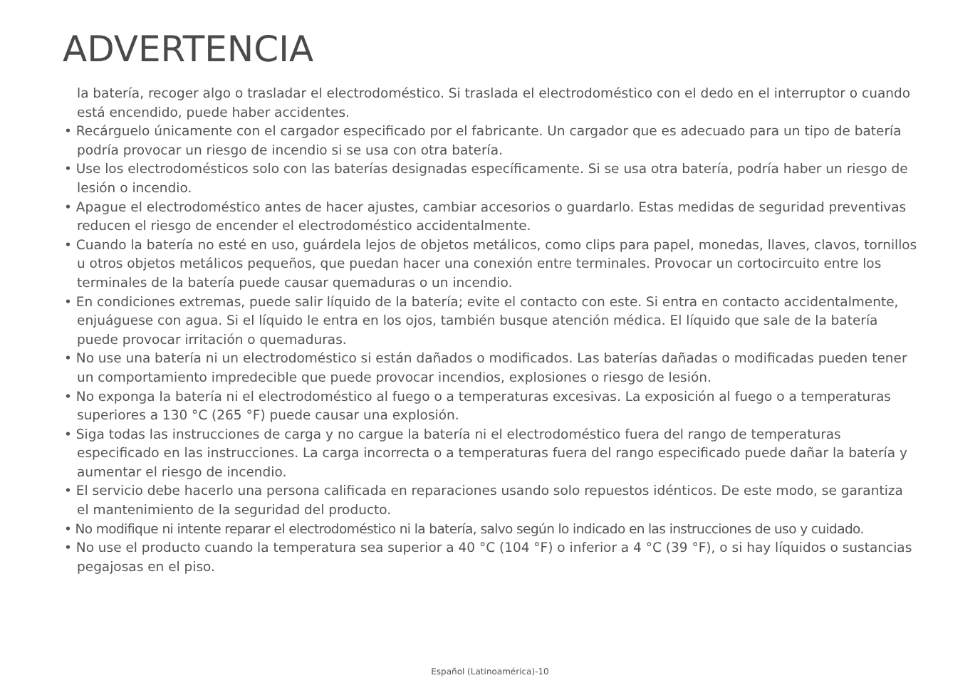ADVERTENCIA
la batería, recoger algo o trasladar el electrodoméstico. Si traslada el electrodoméstico con el dedo en el interruptor o cuando está encendido, puede haber accidentes.
• Recárguelo únicamente con el cargador especificado por el fabricante. Un cargador que es adecuado para un tipo de batería podría provocar un riesgo de incendio si se usa con otra batería.
• Use los electrodomésticos solo con las baterías designadas específicamente. Si se usa otra batería, podría haber un riesgo de lesión o incendio.
• Apague el electrodoméstico antes de hacer ajustes, cambiar accesorios o guardarlo. Estas medidas de seguridad preventivas reducen el riesgo de encender el electrodoméstico accidentalmente.
• Cuando la batería no esté en uso, guárdela lejos de objetos metálicos, como clips para papel, monedas, llaves, clavos, tornillos u otros objetos metálicos pequeños, que puedan hacer una conexión entre terminales. Provocar un cortocircuito entre los terminales de la batería puede causar quemaduras o un incendio.
• En condiciones extremas, puede salir líquido de la batería; evite el contacto con este. Si entra en contacto accidentalmente, enjuáguese con agua. Si el líquido le entra en los ojos, también busque atención médica. El líquido que sale de la batería puede provocar irritación o quemaduras.
• No use una batería ni un electrodoméstico si están dañados o modificados. Las baterías dañadas o modificadas pueden tener un comportamiento impredecible que puede provocar incendios, explosiones o riesgo de lesión.
• No exponga la batería ni el electrodoméstico al fuego o a temperaturas excesivas. La exposición al fuego o a temperaturas superiores a 130 °C (265 °F) puede causar una explosión.
• Siga todas las instrucciones de carga y no cargue la batería ni el electrodoméstico fuera del rango de temperaturas especificado en las instrucciones. La carga incorrecta o a temperaturas fuera del rango especificado puede dañar la batería y aumentar el riesgo de incendio.
• El servicio debe hacerlo una persona calificada en reparaciones usando solo repuestos idénticos. De este modo, se garantiza el mantenimiento de la seguridad del producto.
• No modifique ni intente reparar el electrodoméstico ni la batería, salvo según lo indicado en las instrucciones de uso y cuidado.
• No use el producto cuando la temperatura sea superior a 40 °C (104 °F) o inferior a 4 °C (39 °F), o si hay líquidos o sustancias pegajosas en el piso.
Español (Latinoamérica)-10